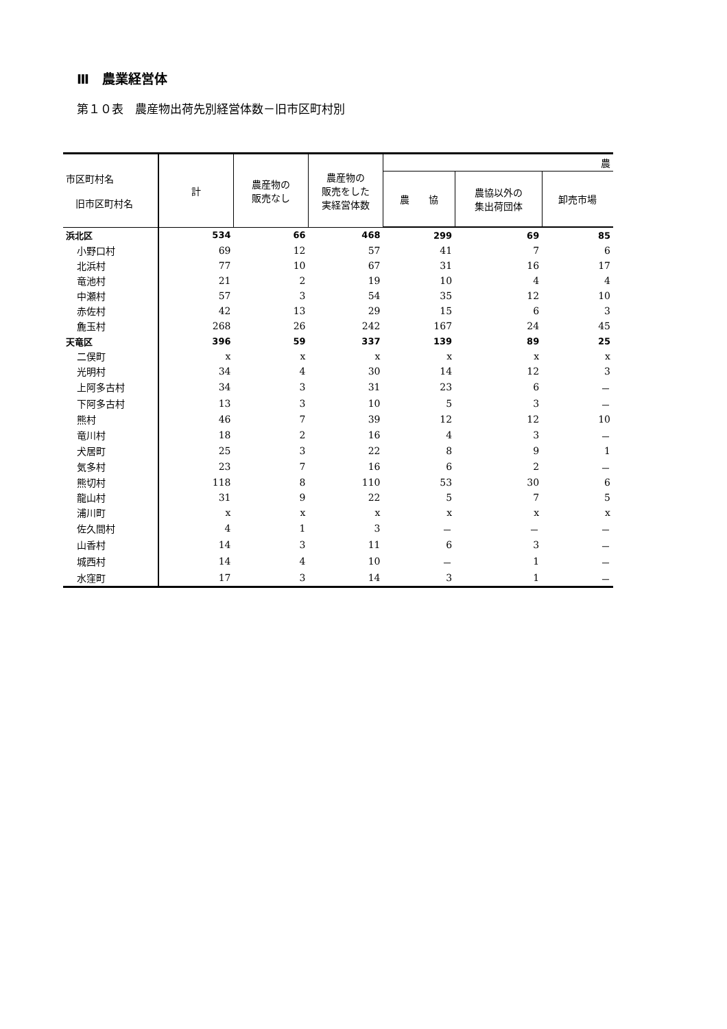Ⅲ　農業経営体
第１０表　農産物出荷先別経営体数－旧市区町村別
| 市区町村名 旧市区町村名 | 計 | 農産物の 販売なし | 農産物の 販売をした 実経営体数 | 農 | | |
| --- | --- | --- | --- | --- | --- | --- |
| | | | | 農 協 | 農協以外の 集出荷団体 | 卸売市場 |
| 浜北区 | 534 | 66 | 468 | 299 | 69 | 85 |
| 小野口村 | 69 | 12 | 57 | 41 | 7 | 6 |
| 北浜村 | 77 | 10 | 67 | 31 | 16 | 17 |
| 竜池村 | 21 | 2 | 19 | 10 | 4 | 4 |
| 中瀬村 | 57 | 3 | 54 | 35 | 12 | 10 |
| 赤佐村 | 42 | 13 | 29 | 15 | 6 | 3 |
| 麁玉村 | 268 | 26 | 242 | 167 | 24 | 45 |
| 天竜区 | 396 | 59 | 337 | 139 | 89 | 25 |
| 二俣町 | x | x | x | x | x | x |
| 光明村 | 34 | 4 | 30 | 14 | 12 | 3 |
| 上阿多古村 | 34 | 3 | 31 | 23 | 6 | － |
| 下阿多古村 | 13 | 3 | 10 | 5 | 3 | － |
| 熊村 | 46 | 7 | 39 | 12 | 12 | 10 |
| 竜川村 | 18 | 2 | 16 | 4 | 3 | － |
| 犬居町 | 25 | 3 | 22 | 8 | 9 | 1 |
| 気多村 | 23 | 7 | 16 | 6 | 2 | － |
| 熊切村 | 118 | 8 | 110 | 53 | 30 | 6 |
| 龍山村 | 31 | 9 | 22 | 5 | 7 | 5 |
| 浦川町 | x | x | x | x | x | x |
| 佐久間村 | 4 | 1 | 3 | － | － | － |
| 山香村 | 14 | 3 | 11 | 6 | 3 | － |
| 城西村 | 14 | 4 | 10 | － | 1 | － |
| 水窪町 | 17 | 3 | 14 | 3 | 1 | － |